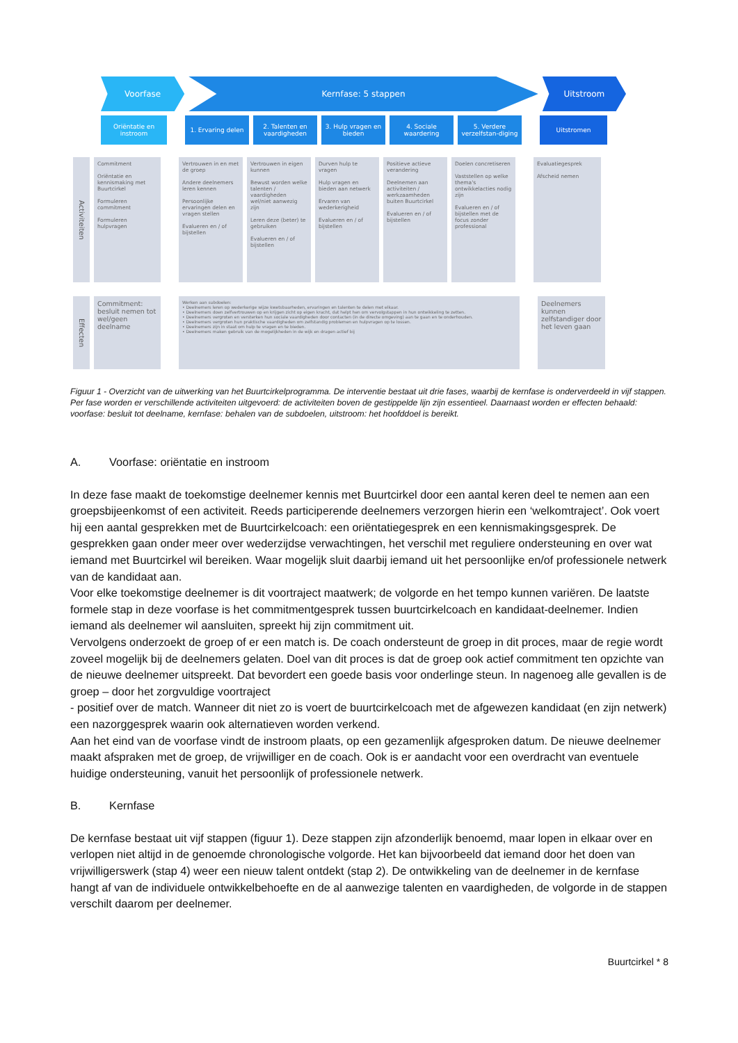Voorfase Kernfase: 5 stappen Uitstroom
Oriëntatie en instroom
1. Ervaring delen 2. Talenten en vaardigheden
3. Hulp vragen en bieden
4. Sociale waardering
5. Verdere verzelfstan-diging
Uitstromen
Activiteiten
Commitment
Oriëntatie en kennismaking met Buurtcirkel
Formuleren commitment
Formuleren hulpvragen
Vertrouwen in en met de groep
Andere deelnemers leren kennen
Persoonlijke ervaringen delen en vragen stellen
Evalueren en / of bijstellen
Vertrouwen in eigen kunnen
Bewust worden welke talenten / vaardigheden wel/niet aanwezig zijn
Leren deze (beter) te gebruiken
Evalueren en / of bijstellen
Durven hulp te vragen
Hulp vragen en bieden aan netwerk
Ervaren van wederkerigheid
Evalueren en / of bijstellen
Positieve actieve verandering
Deelnemen aan activiteiten / werkzaamheden buiten Buurtcirkel
Evalueren en / of bijstellen
Doelen concretiseren
Vaststellen op welke thema's ontwikkelacties nodig zijn
Evalueren en / of bijstellen met de focus zonder professional
Evaluatiegesprek
Afscheid nemen
Effecten
Commitment: besluit nemen tot wel/geen deelname
Werken aan subdoelen:
• Deelnemers leren op wederkerige wijze kwetsbaarheden, ervaringen en talenten te delen met elkaar.
• Deelnemers doen zelfvertrouwen op en krijgen zicht op eigen kracht, dat helpt hen om vervolgstappen in hun ontwikkeling te zetten.
• Deelnemers vergroten en versterken hun sociale vaardigheden door contacten (in de directe omgeving) aan te gaan en te onderhouden.
• Deelnemers vergroten hun praktische vaardigheden om zelfstandig problemen en hulpvragen op te lossen.
• Deelnemers zijn in staat om hulp te vragen en te bieden.
• Deelnemers maken gebruik van de mogelijkheden in de wijk en dragen actief bij
Deelnemers kunnen zelfstandiger door het leven gaan
Figuur 1 - Overzicht van de uitwerking van het Buurtcirkelprogramma. De interventie bestaat uit drie fases, waarbij de kernfase is onderverdeeld in vijf stappen. Per fase worden er verschillende activiteiten uitgevoerd: de activiteiten boven de gestippelde lijn zijn essentieel. Daarnaast worden er effecten behaald: voorfase: besluit tot deelname, kernfase: behalen van de subdoelen, uitstroom: het hoofddoel is bereikt.
A. Voorfase: oriëntatie en instroom
In deze fase maakt de toekomstige deelnemer kennis met Buurtcirkel door een aantal keren deel te nemen aan een groepsbijeenkomst of een activiteit. Reeds participerende deelnemers verzorgen hierin een ‘welkomtraject’. Ook voert hij een aantal gesprekken met de Buurtcirkelcoach: een oriëntatiegesprek en een kennismakingsgesprek. De gesprekken gaan onder meer over wederzijdse verwachtingen, het verschil met reguliere ondersteuning en over wat iemand met Buurtcirkel wil bereiken. Waar mogelijk sluit daarbij iemand uit het persoonlijke en/of professionele netwerk van de kandidaat aan.
Voor elke toekomstige deelnemer is dit voortraject maatwerk; de volgorde en het tempo kunnen variëren. De laatste formele stap in deze voorfase is het commitmentgesprek tussen buurtcirkelcoach en kandidaat-deelnemer. Indien iemand als deelnemer wil aansluiten, spreekt hij zijn commitment uit.
Vervolgens onderzoekt de groep of er een match is. De coach ondersteunt de groep in dit proces, maar de regie wordt zoveel mogelijk bij de deelnemers gelaten. Doel van dit proces is dat de groep ook actief commitment ten opzichte van de nieuwe deelnemer uitspreekt. Dat bevordert een goede basis voor onderlinge steun. In nagenoeg alle gevallen is de groep – door het zorgvuldige voortraject
- positief over de match. Wanneer dit niet zo is voert de buurtcirkelcoach met de afgewezen kandidaat (en zijn netwerk) een nazorggesprek waarin ook alternatieven worden verkend.
Aan het eind van de voorfase vindt de instroom plaats, op een gezamenlijk afgesproken datum. De nieuwe deelnemer maakt afspraken met de groep, de vrijwilliger en de coach. Ook is er aandacht voor een overdracht van eventuele huidige ondersteuning, vanuit het persoonlijk of professionele netwerk.
B. Kernfase
De kernfase bestaat uit vijf stappen (figuur 1). Deze stappen zijn afzonderlijk benoemd, maar lopen in elkaar over en verlopen niet altijd in de genoemde chronologische volgorde. Het kan bijvoorbeeld dat iemand door het doen van vrijwilligerswerk (stap 4) weer een nieuw talent ontdekt (stap 2). De ontwikkeling van de deelnemer in de kernfase hangt af van de individuele ontwikkelbehoefte en de al aanwezige talenten en vaardigheden, de volgorde in de stappen verschilt daarom per deelnemer.
Buurtcirkel * 8